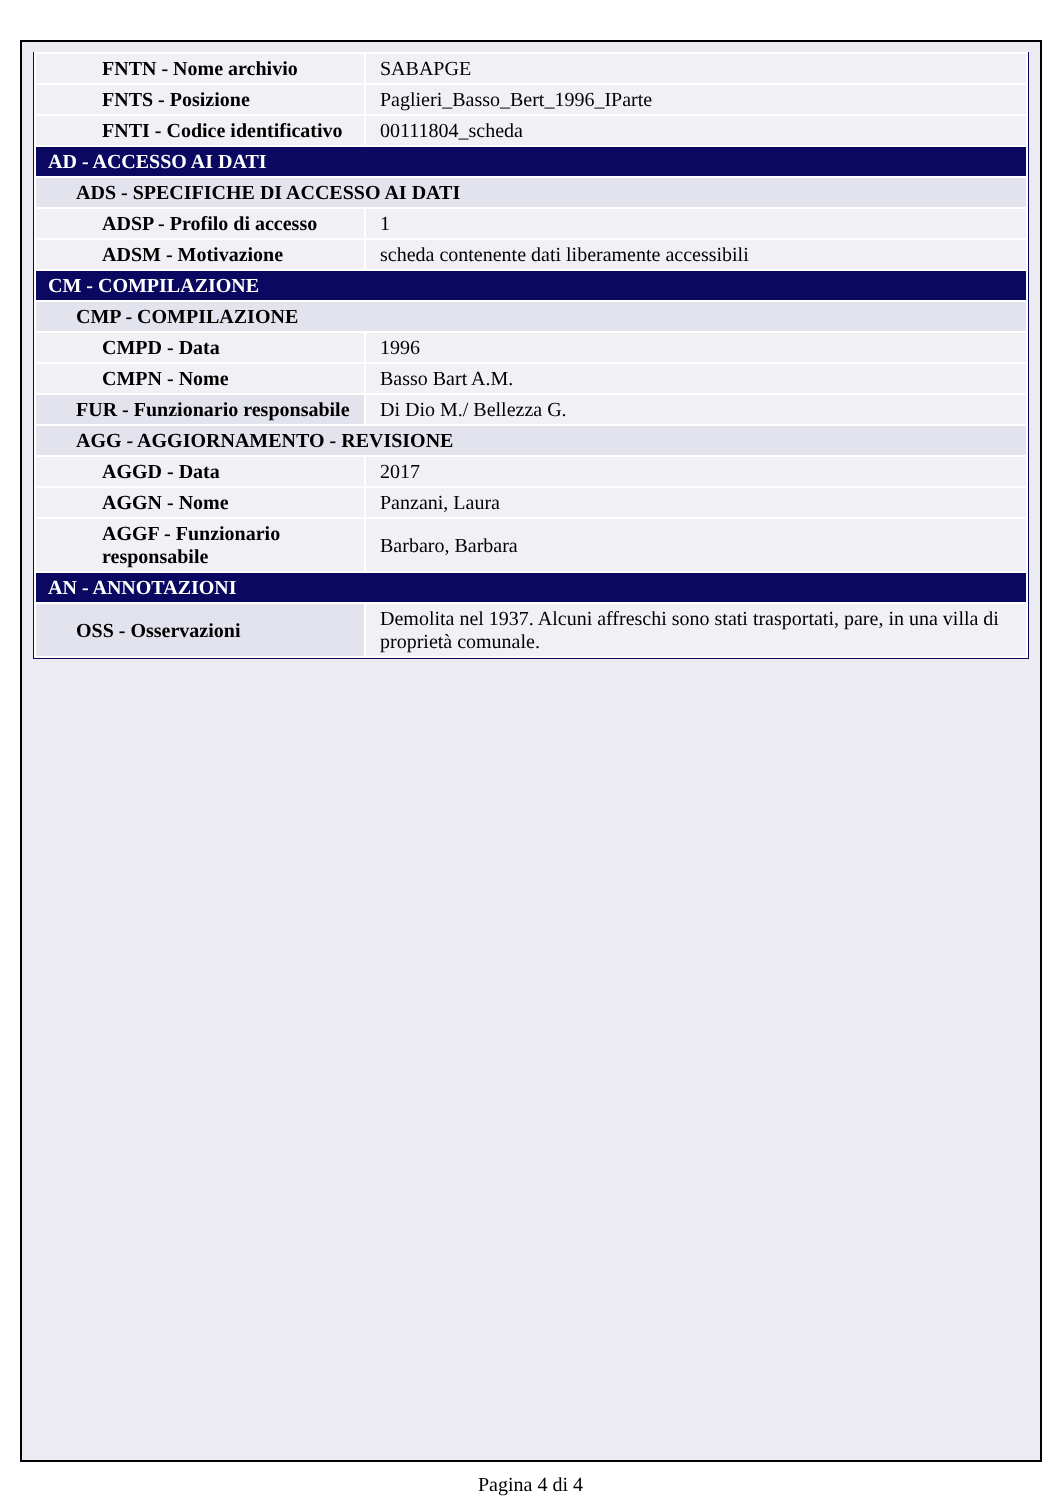| FNTN - Nome archivio | SABAPGE |
| FNTS - Posizione | Paglieri_Basso_Bert_1996_IParte |
| FNTI - Codice identificativo | 00111804_scheda |
| AD - ACCESSO AI DATI | |
| ADS - SPECIFICHE DI ACCESSO AI DATI | |
| ADSP - Profilo di accesso | 1 |
| ADSM - Motivazione | scheda contenente dati liberamente accessibili |
| CM - COMPILAZIONE | |
| CMP - COMPILAZIONE | |
| CMPD - Data | 1996 |
| CMPN - Nome | Basso Bart A.M. |
| FUR - Funzionario responsabile | Di Dio M./ Bellezza G. |
| AGG - AGGIORNAMENTO - REVISIONE | |
| AGGD - Data | 2017 |
| AGGN - Nome | Panzani, Laura |
| AGGF - Funzionario responsabile | Barbaro, Barbara |
| AN - ANNOTAZIONI | |
| OSS - Osservazioni | Demolita nel 1937. Alcuni affreschi sono stati trasportati, pare, in una villa di proprietà comunale. |
Pagina 4 di 4